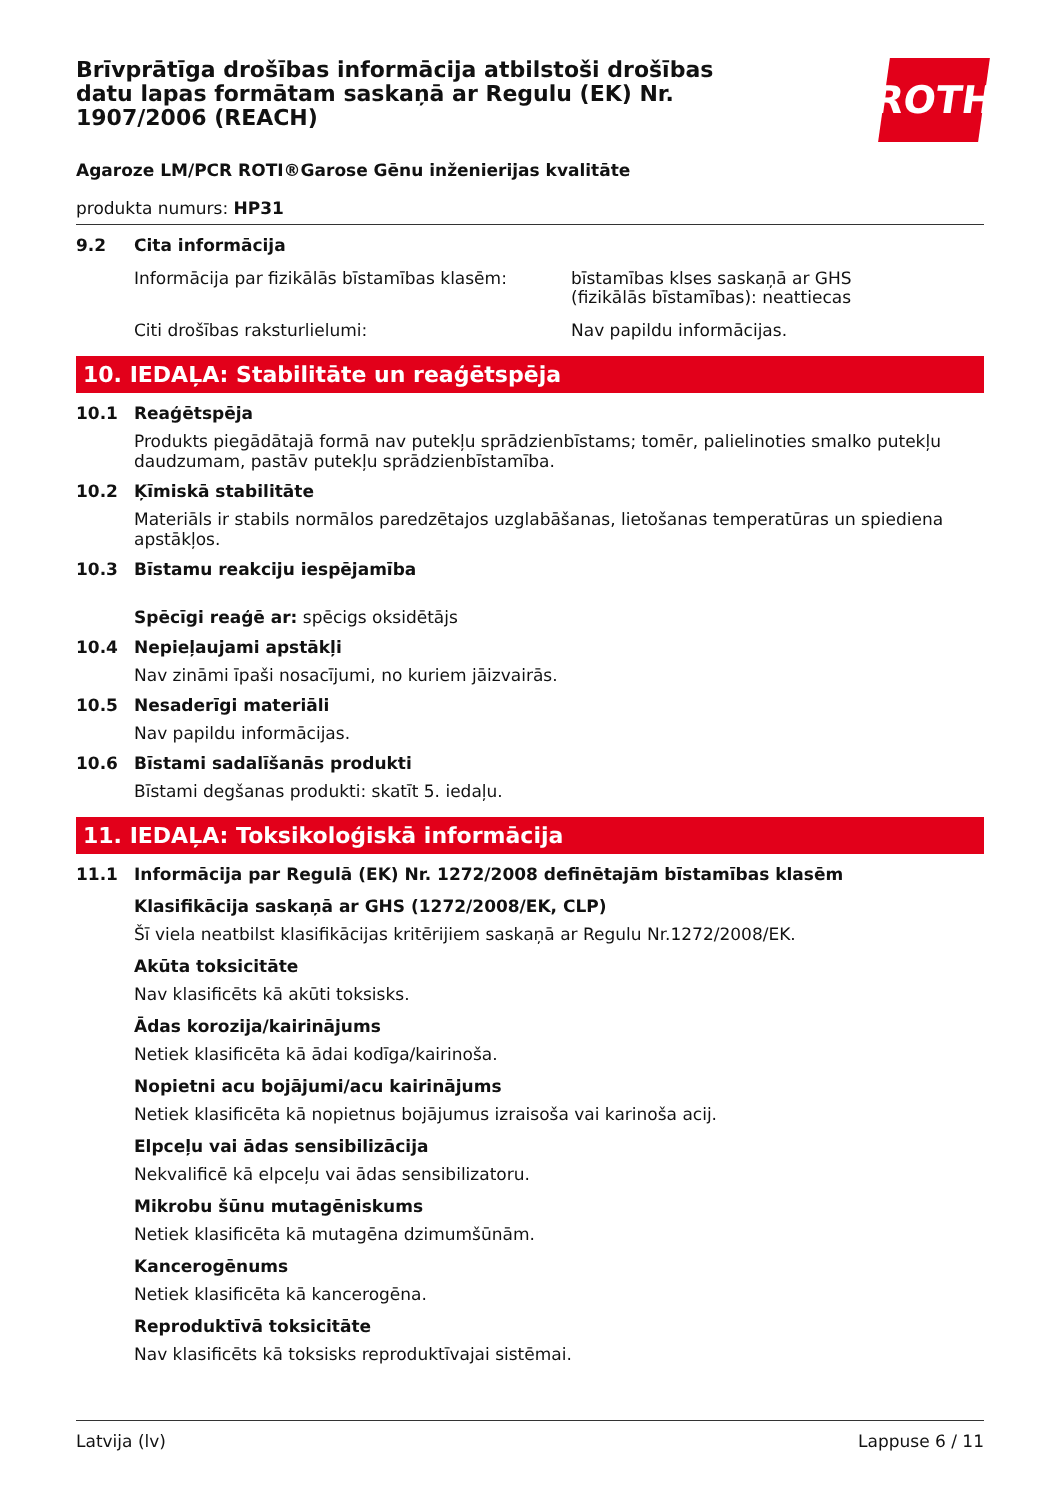Brīvprātīga drošības informācija atbilstoši drošības datu lapas formātam saskaņā ar Regulu (EK) Nr. 1907/2006 (REACH)
ROTH
Agaroze LM/PCR ROTI®Garose Gēnu inženierijas kvalitāte
produkta numurs: HP31
9.2 Cita informācija
Informācija par fizikālās bīstamības klasēm:
bīstamības klses saskaņā ar GHS
(fizikālās bīstamības): neattiecas
Citi drošības raksturlielumi: Nav papildu informācijas.
10. IEDAĻA: Stabilitāte un reaģētspēja
10.1 Reaģētspēja
Produkts piegādātajā formā nav putekļu sprādzienbīstams; tomēr, palielinoties smalko putekļu daudzumam, pastāv putekļu sprādzienbīstamība.
10.2 Ķīmiskā stabilitāte
Materiāls ir stabils normālos paredzētajos uzglabāšanas, lietošanas temperatūras un spiediena apstākļos.
10.3 Bīstamu reakciju iespējamība
Spēcīgi reaģē ar: spēcigs oksidētājs
10.4 Nepieļaujami apstākļi
Nav zināmi īpaši nosacījumi, no kuriem jāizvairās.
10.5 Nesaderīgi materiāli
Nav papildu informācijas.
10.6 Bīstami sadalīšanās produkti
Bīstami degšanas produkti: skatīt 5. iedaļu.
11. IEDAĻA: Toksikoloģiskā informācija
11.1 Informācija par Regulā (EK) Nr. 1272/2008 definētajām bīstamības klasēm
Klasifikācija saskaņā ar GHS (1272/2008/EK, CLP)
Šī viela neatbilst klasifikācijas kritērijiem saskaņā ar Regulu Nr.1272/2008/EK.
Akūta toksicitāte
Nav klasificēts kā akūti toksisks.
Ādas korozija/kairinājums
Netiek klasificēta kā ādai kodīga/kairinoša.
Nopietni acu bojājumi/acu kairinājums
Netiek klasificēta kā nopietnus bojājumus izraisoša vai karinoša acij.
Elpceļu vai ādas sensibilizācija
Nekvalificē kā elpceļu vai ādas sensibilizatoru.
Mikrobu šūnu mutagēniskums
Netiek klasificēta kā mutagēna dzimumšūnām.
Kancerogēnums
Netiek klasificēta kā kancerogēna.
Reproduktīvā toksicitāte
Nav klasificēts kā toksisks reproduktīvajai sistēmai.
Latvija (lv) Lappuse 6 / 11